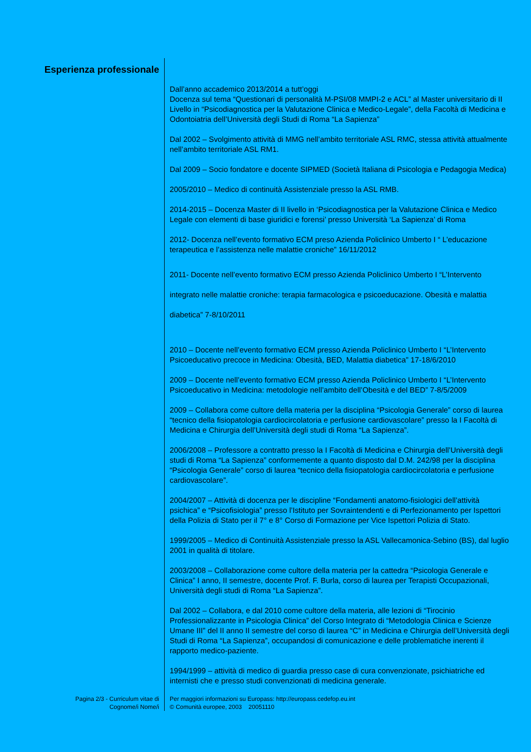Esperienza professionale
Dall’anno accademico 2013/2014 a tutt’oggi
Docenza sul tema “Questionari di personalità M-PSI/08 MMPI-2 e ACL” al Master universitario di II Livello in “Psicodiagnostica per la Valutazione Clinica e Medico-Legale”, della Facoltà di Medicina e Odontoiatria dell’Università degli Studi di Roma “La Sapienza”
Dal 2002 – Svolgimento attività di MMG nell’ambito territoriale ASL RMC, stessa attività attualmente nell’ambito territoriale ASL RM1.
Dal 2009 – Socio fondatore e docente SIPMED (Società Italiana di Psicologia e Pedagogia Medica)
2005/2010 – Medico di continuità Assistenziale presso la ASL RMB.
2014-2015 – Docenza Master di II livello in ‘Psicodiagnostica per la Valutazione Clinica e Medico Legale con elementi di base giuridici e forensi’ presso Università ‘La Sapienza’ di Roma
2012- Docenza nell’evento formativo ECM preso Azienda Policlinico Umberto I “ L’educazione terapeutica e l’assistenza nelle malattie croniche” 16/11/2012
2011- Docente nell’evento formativo ECM presso Azienda Policlinico Umberto I “L’Intervento integrato nelle malattie croniche: terapia farmacologica e psicoeducazione. Obesità e malattia diabetica” 7-8/10/2011
2010 – Docente nell’evento formativo ECM presso Azienda Policlinico Umberto I “L’Intervento Psicoeducativo precoce in Medicina: Obesità, BED, Malattia diabetica” 17-18/6/2010
2009 – Docente nell’evento formativo ECM presso Azienda Policlinico Umberto I “L’Intervento Psicoeducativo in Medicina: metodologie nell’ambito dell’Obesità e del BED” 7-8/5/2009
2009 – Collabora come cultore della materia per la disciplina “Psicologia Generale” corso di laurea “tecnico della fisiopatologia cardiocircolatoria e perfusione cardiovascolare” presso la I Facoltà di Medicina e Chirurgia dell’Università degli studi di Roma “La Sapienza”.
2006/2008 – Professore a contratto presso la I Facoltà di Medicina e Chirurgia dell’Università degli studi di Roma “La Sapienza” conformemente a quanto disposto dal D.M. 242/98 per la disciplina “Psicologia Generale” corso di laurea “tecnico della fisiopatologia cardiocircolatoria e perfusione cardiovascolare”.
2004/2007 – Attività di docenza per le discipline “Fondamenti anatomo-fisiologici dell’attività psichica” e “Psicofisiologia” presso l’Istituto per Sovraintendenti e di Perfezionamento per Ispettori della Polizia di Stato per il 7° e 8° Corso di Formazione per Vice Ispettori Polizia di Stato.
1999/2005 – Medico di Continuità Assistenziale presso la ASL Vallecamonica-Sebino (BS), dal luglio 2001 in qualità di titolare.
2003/2008 – Collaborazione come cultore della materia per la cattedra “Psicologia Generale e Clinica” I anno, II semestre, docente Prof. F. Burla, corso di laurea per Terapisti Occupazionali, Università degli studi di Roma “La Sapienza”.
Dal 2002 – Collabora, e dal 2010 come cultore della materia, alle lezioni di “Tirocinio Professionalizzante in Psicologia Clinica” del Corso Integrato di “Metodologia Clinica e Scienze Umane III” del II anno II semestre del corso di laurea “C” in Medicina e Chirurgia dell’Università degli Studi di Roma “La Sapienza”, occupandosi di comunicazione e delle problematiche inerenti il rapporto medico-paziente.
1994/1999 – attività di medico di guardia presso case di cura convenzionate, psichiatriche ed internisti che e presso studi convenzionati di medicina generale.
Pagina 2/3 - Curriculum vitae di
Cognome/i Nome/i
Per maggiori informazioni su Europass: http://europass.cedefop.eu.int
© Comunità europee, 2003 20051110